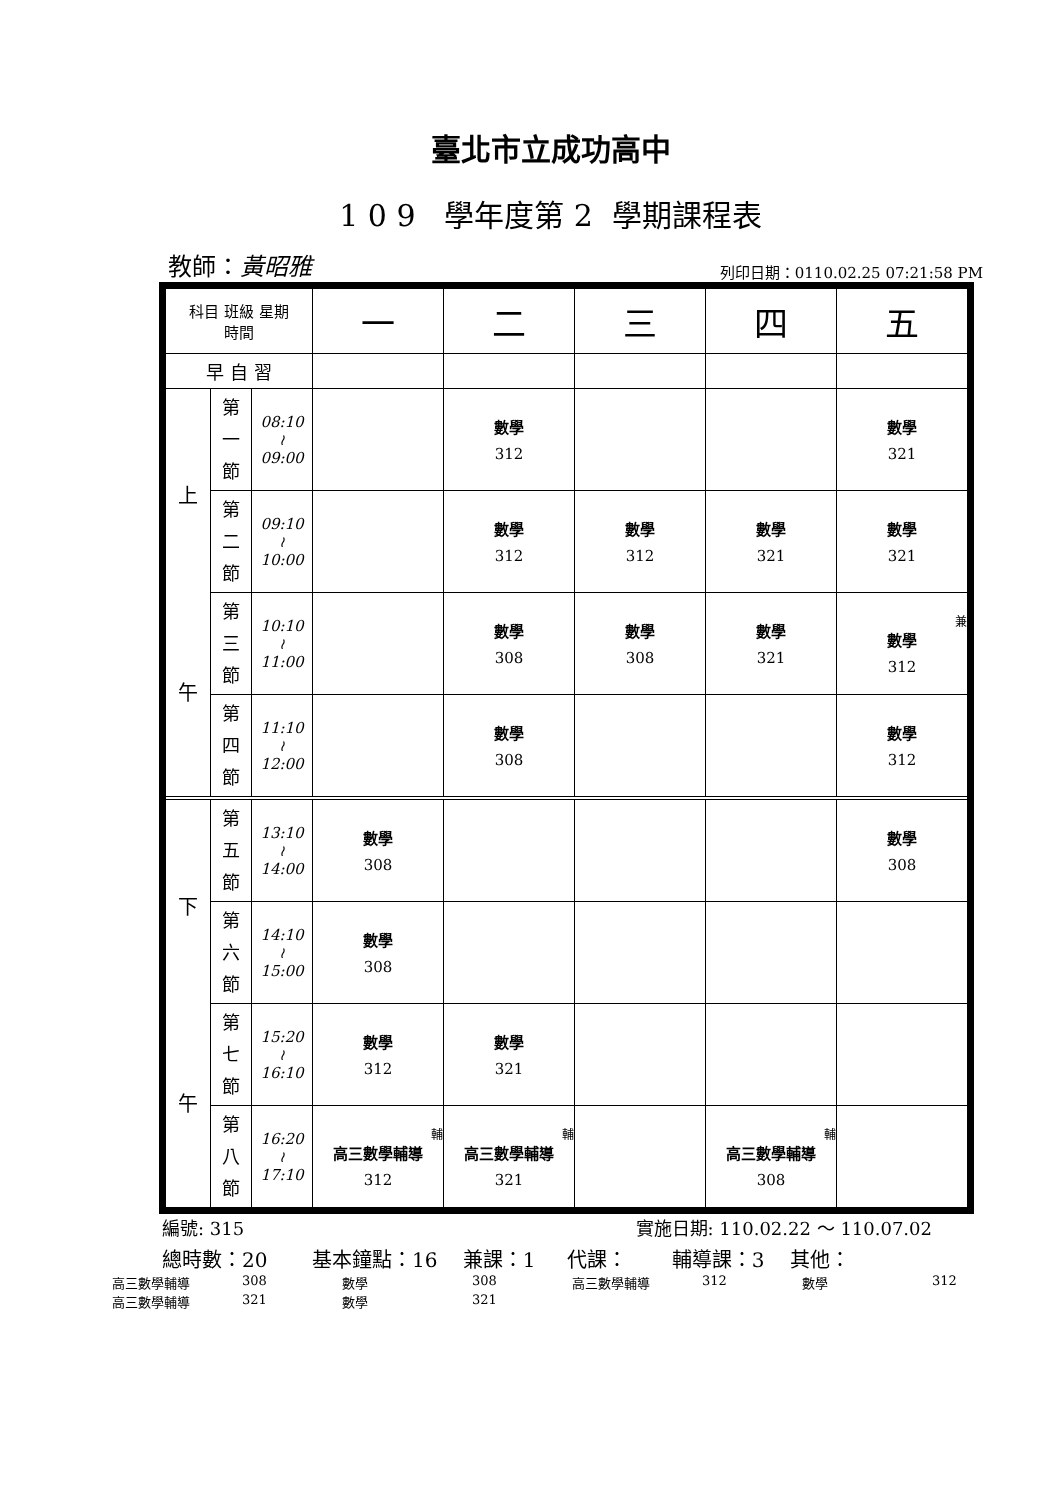臺北市立成功高中
1 0 9 學年度第 2 學期課程表
教師：黃昭雅 列印日期：0110.02.25 07:21:58 PM
| 科目 班級 星期 時間 | | | 一 | 二 | 三 | 四 | 五 |
| 早 自 習 | | | | | | | |
| 上 午 | 第 一 節 | 08:10 ≀ 09:00 | | 數學 312 | | | 數學 321 |
| | 第 二 節 | 09:10 ≀ 10:00 | | 數學 312 | 數學 312 | 數學 321 | 數學 321 |
| | 第 三 節 | 10:10 ≀ 11:00 | | 數學 308 | 數學 308 | 數學 321 | 兼 數學 312 |
| | 第 四 節 | 11:10 ≀ 12:00 | | 數學 308 | | | 數學 312 |
| 下 午 | 第 五 節 | 13:10 ≀ 14:00 | 數學 308 | | | | 數學 308 |
| | 第 六 節 | 14:10 ≀ 15:00 | 數學 308 | | | | |
| | 第 七 節 | 15:20 ≀ 16:10 | 數學 312 | 數學 321 | | | |
| | 第 八 節 | 16:20 ≀ 17:10 | 輔 高三數學輔導 312 | 輔 高三數學輔導 321 | | 輔 高三數學輔導 308 | |
編號: 315 實施日期: 110.02.22 ～ 110.07.02
總時數：20 基本鐘點：16 兼課：1 代課： 輔導課：3 其他：
高三數學輔導 308 數學 308 高三數學輔導 312 數學 312 高三數學輔導 321 數學 321